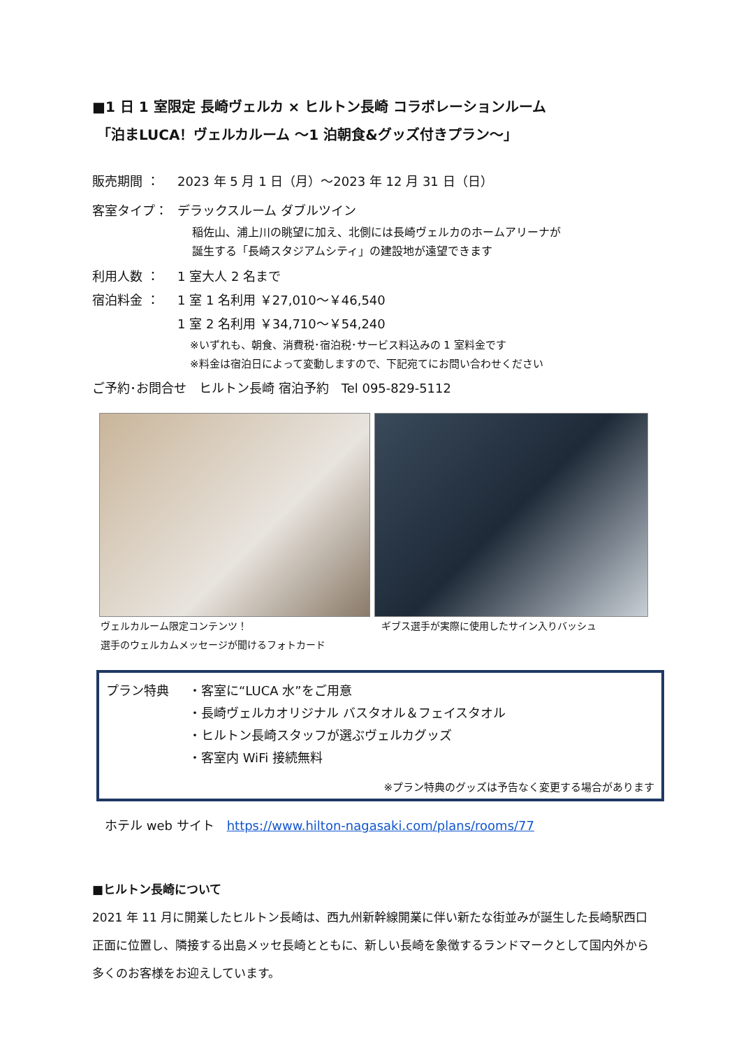■1 日 1 室限定 長崎ヴェルカ × ヒルトン長崎 コラボレーションルーム
「泊まLUCA！ヴェルカルーム ～1 泊朝食&グッズ付きプラン～」
販売期間 ： 2023 年 5 月 1 日（月）～2023 年 12 月 31 日（日）
客室タイプ： デラックスルーム ダブルツイン
稲佐山、浦上川の眺望に加え、北側には長崎ヴェルカのホームアリーナが
誕生する「長崎スタジアムシティ」の建設地が遠望できます
利用人数 ： 1 室大人 2 名まで
宿泊料金 ： 1 室 1 名利用 ￥27,010～￥46,540
1 室 2 名利用 ￥34,710～￥54,240
※いずれも、朝食、消費税･宿泊税･サービス料込みの 1 室料金です
※料金は宿泊日によって変動しますので、下記宛てにお問い合わせください
ご予約･お問合せ　ヒルトン長崎 宿泊予約　Tel 095-829-5112
ヴェルカルーム限定コンテンツ！
選手のウェルカムメッセージが聞けるフォトカード
ギブス選手が実際に使用したサイン入りバッシュ
プラン特典 ・客室に“LUCA 水”をご用意
・長崎ヴェルカオリジナル バスタオル＆フェイスタオル
・ヒルトン長崎スタッフが選ぶヴェルカグッズ
・客室内 WiFi 接続無料
※プラン特典のグッズは予告なく変更する場合があります
ホテル web サイト　https://www.hilton-nagasaki.com/plans/rooms/77
■ヒルトン長崎について
2021 年 11 月に開業したヒルトン長崎は、西九州新幹線開業に伴い新たな街並みが誕生した長崎駅西口正面に位置し、隣接する出島メッセ長崎とともに、新しい長崎を象徴するランドマークとして国内外から多くのお客様をお迎えしています。